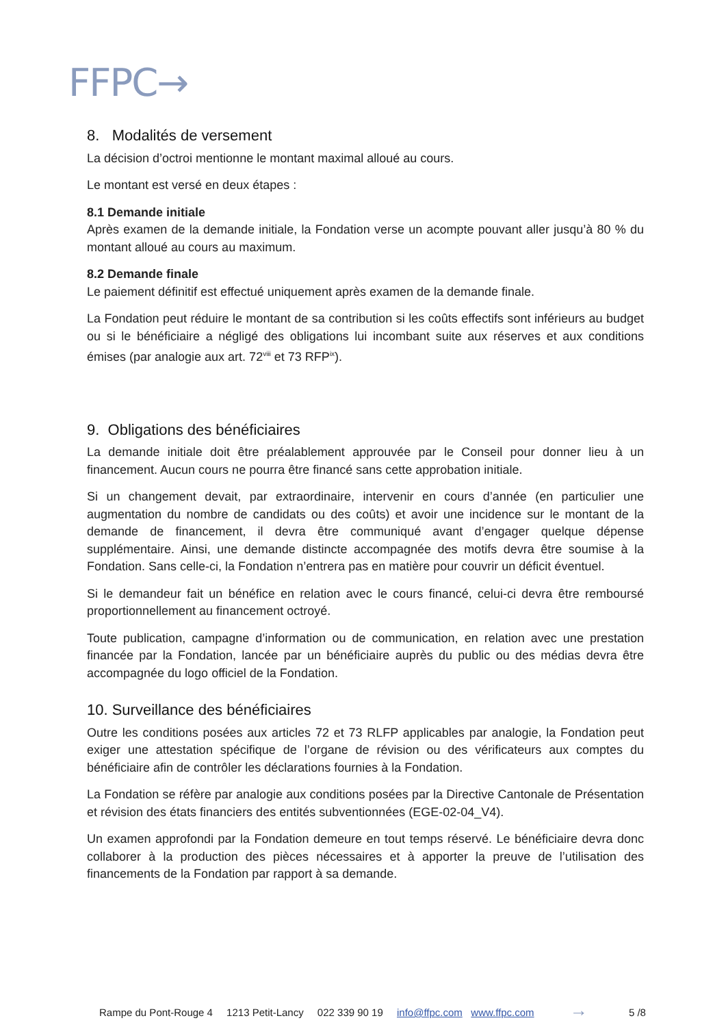FFPC→
8. Modalités de versement
La décision d’octroi mentionne le montant maximal alloué au cours.
Le montant est versé en deux étapes :
8.1 Demande initiale
Après examen de la demande initiale, la Fondation verse un acompte pouvant aller jusqu’à 80 % du montant alloué au cours au maximum.
8.2 Demande finale
Le paiement définitif est effectué uniquement après examen de la demande finale.
La Fondation peut réduire le montant de sa contribution si les coûts effectifs sont inférieurs au budget ou si le bénéficiaire a négligé des obligations lui incombant suite aux réserves et aux conditions émises (par analogie aux art. 72<sup>viii</sup> et 73 RFP<sup>ix</sup>).
9. Obligations des bénéficiaires
La demande initiale doit être préalablement approuvée par le Conseil pour donner lieu à un financement. Aucun cours ne pourra être financé sans cette approbation initiale.
Si un changement devait, par extraordinaire, intervenir en cours d’année (en particulier une augmentation du nombre de candidats ou des coûts) et avoir une incidence sur le montant de la demande de financement, il devra être communiqué avant d’engager quelque dépense supplémentaire. Ainsi, une demande distincte accompagnée des motifs devra être soumise à la Fondation. Sans celle-ci, la Fondation n’entrera pas en matière pour couvrir un déficit éventuel.
Si le demandeur fait un bénéfice en relation avec le cours financé, celui-ci devra être remboursé proportionnellement au financement octroyé.
Toute publication, campagne d’information ou de communication, en relation avec une prestation financée par la Fondation, lancée par un bénéficiaire auprès du public ou des médias devra être accompagnée du logo officiel de la Fondation.
10. Surveillance des bénéficiaires
Outre les conditions posées aux articles 72 et 73 RLFP applicables par analogie, la Fondation peut exiger une attestation spécifique de l’organe de révision ou des vérificateurs aux comptes du bénéficiaire afin de contrôler les déclarations fournies à la Fondation.
La Fondation se réfère par analogie aux conditions posées par la Directive Cantonale de Présentation et révision des états financiers des entités subventionnées (EGE-02-04_V4).
Un examen approfondi par la Fondation demeure en tout temps réservé. Le bénéficiaire devra donc collaborer à la production des pièces nécessaires et à apporter la preuve de l’utilisation des financements de la Fondation par rapport à sa demande.
Rampe du Pont-Rouge 4 1213 Petit-Lancy 022 339 90 19 info@ffpc.com www.ffpc.com → 5 /8